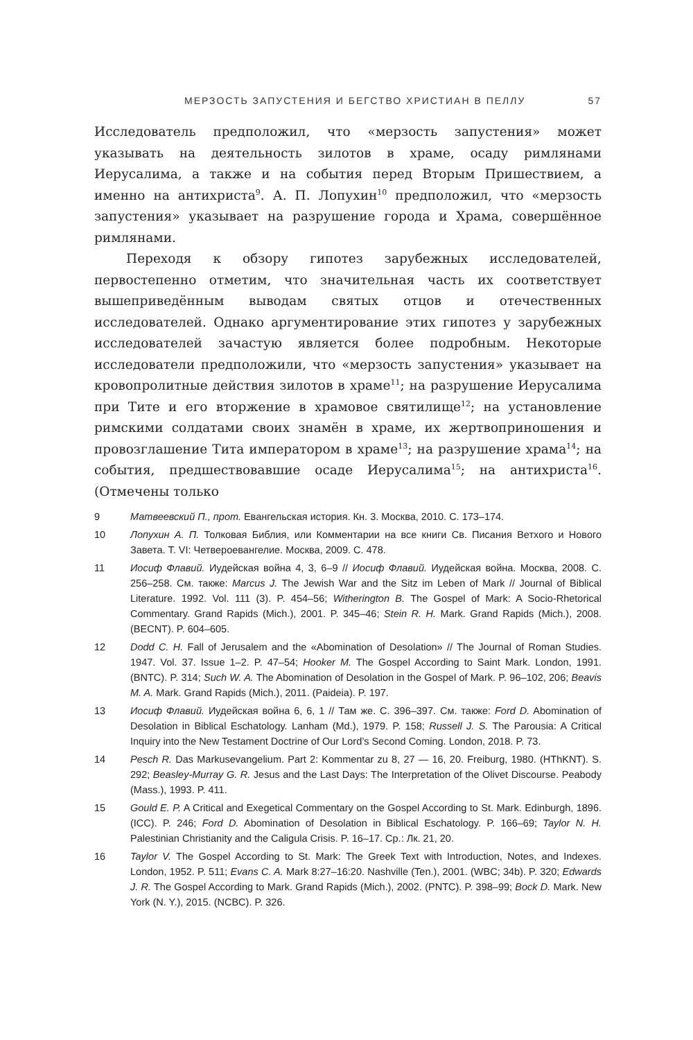МЕРЗОСТЬ ЗАПУСТЕНИЯ И БЕГСТВО ХРИСТИАН В ПЕЛЛУ 57
Исследователь предположил, что «мерзость запустения» может указывать на деятельность зилотов в храме, осаду римлянами Иерусалима, а также и на события перед Вторым Пришествием, а именно на антихриста<sup>9</sup>. А. П. Лопухин<sup>10</sup> предположил, что «мерзость запустения» указывает на разрушение города и Храма, совершённое римлянами.
Переходя к обзору гипотез зарубежных исследователей, первостепенно отметим, что значительная часть их соответствует вышеприведённым выводам святых отцов и отечественных исследователей. Однако аргументирование этих гипотез у зарубежных исследователей зачастую является более подробным. Некоторые исследователи предположили, что «мерзость запустения» указывает на кровопролитные действия зилотов в храме<sup>11</sup>; на разрушение Иерусалима при Тите и его вторжение в храмовое святилище<sup>12</sup>; на установление римскими солдатами своих знамён в храме, их жертвоприношения и провозглашение Тита императором в храме<sup>13</sup>; на разрушение храма<sup>14</sup>; на события, предшествовавшие осаде Иерусалима<sup>15</sup>; на антихриста<sup>16</sup>. (Отмечены только
9 Матвеевский П., прот. Евангельская история. Кн. 3. Москва, 2010. С. 173–174.
10 Лопухин А. П. Толковая Библия, или Комментарии на все книги Св. Писания Ветхого и Нового Завета. Т. VI: Четвероевангелие. Москва, 2009. С. 478.
11 Иосиф Флавий. Иудейская война 4, 3, 6–9 // Иосиф Флавий. Иудейская война. Москва, 2008. С. 256–258. См. также: Marcus J. The Jewish War and the Sitz im Leben of Mark // Journal of Biblical Literature. 1992. Vol. 111 (3). P. 454–56; Witherington B. The Gospel of Mark: A Socio-Rhetorical Commentary. Grand Rapids (Mich.), 2001. P. 345–46; Stein R. H. Mark. Grand Rapids (Mich.), 2008. (BECNT). P. 604–605.
12 Dodd C. H. Fall of Jerusalem and the «Abomination of Desolation» // The Journal of Roman Studies. 1947. Vol. 37. Issue 1–2. P. 47–54; Hooker M. The Gospel According to Saint Mark. London, 1991. (BNTC). P. 314; Such W. A. The Abomination of Desolation in the Gospel of Mark. P. 96–102, 206; Beavis M. A. Mark. Grand Rapids (Mich.), 2011. (Paideia). P. 197.
13 Иосиф Флавий. Иудейская война 6, 6, 1 // Там же. С. 396–397. См. также: Ford D. Abomination of Desolation in Biblical Eschatology. Lanham (Md.), 1979. P. 158; Russell J. S. The Parousia: A Critical Inquiry into the New Testament Doctrine of Our Lord’s Second Coming. London, 2018. P. 73.
14 Pesch R. Das Markusevangelium. Part 2: Kommentar zu 8, 27 — 16, 20. Freiburg, 1980. (HThKNT). S. 292; Beasley-Murray G. R. Jesus and the Last Days: The Interpretation of the Olivet Discourse. Peabody (Mass.), 1993. P. 411.
15 Gould E. P. A Critical and Exegetical Commentary on the Gospel According to St. Mark. Edinburgh, 1896. (ICC). P. 246; Ford D. Abomination of Desolation in Biblical Eschatology. P. 166–69; Taylor N. H. Palestinian Christianity and the Caligula Crisis. P. 16–17. Ср.: Лк. 21, 20.
16 Taylor V. The Gospel According to St. Mark: The Greek Text with Introduction, Notes, and Indexes. London, 1952. P. 511; Evans C. A. Mark 8:27–16:20. Nashville (Ten.), 2001. (WBC; 34b). P. 320; Edwards J. R. The Gospel According to Mark. Grand Rapids (Mich.), 2002. (PNTC). P. 398–99; Bock D. Mark. New York (N. Y.), 2015. (NCBC). P. 326.